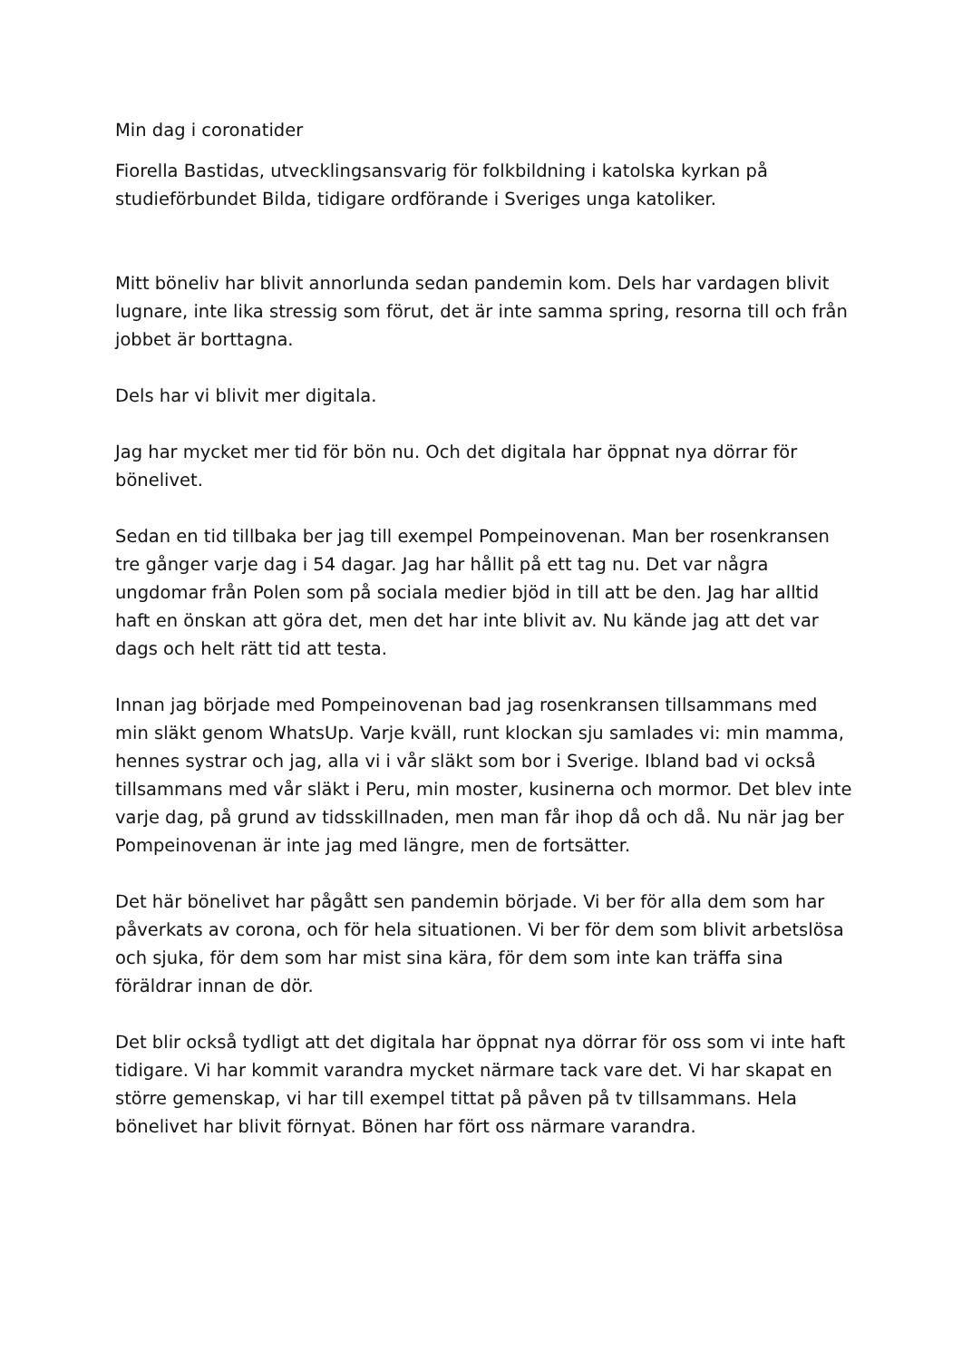Min dag i coronatider
Fiorella Bastidas, utvecklingsansvarig för folkbildning i katolska kyrkan på studieförbundet Bilda, tidigare ordförande i Sveriges unga katoliker.
Mitt böneliv har blivit annorlunda sedan pandemin kom. Dels har vardagen blivit lugnare, inte lika stressig som förut, det är inte samma spring, resorna till och från jobbet är borttagna.
Dels har vi blivit mer digitala.
Jag har mycket mer tid för bön nu. Och det digitala har öppnat nya dörrar för bönelivet.
Sedan en tid tillbaka ber jag till exempel Pompeinovenan. Man ber rosenkransen tre gånger varje dag i 54 dagar. Jag har hållit på ett tag nu. Det var några ungdomar från Polen som på sociala medier bjöd in till att be den. Jag har alltid haft en önskan att göra det, men det har inte blivit av. Nu kände jag att det var dags och helt rätt tid att testa.
Innan jag började med Pompeinovenan bad jag rosenkransen tillsammans med min släkt genom WhatsUp. Varje kväll, runt klockan sju samlades vi: min mamma, hennes systrar och jag, alla vi i vår släkt som bor i Sverige. Ibland bad vi också tillsammans med vår släkt i Peru, min moster, kusinerna och mormor. Det blev inte varje dag, på grund av tidsskillnaden, men man får ihop då och då. Nu när jag ber Pompeinovenan är inte jag med längre, men de fortsätter.
Det här bönelivet har pågått sen pandemin började. Vi ber för alla dem som har påverkats av corona, och för hela situationen. Vi ber för dem som blivit arbetslösa och sjuka, för dem som har mist sina kära, för dem som inte kan träffa sina föräldrar innan de dör.
Det blir också tydligt att det digitala har öppnat nya dörrar för oss som vi inte haft tidigare. Vi har kommit varandra mycket närmare tack vare det. Vi har skapat en större gemenskap, vi har till exempel tittat på påven på tv tillsammans. Hela bönelivet har blivit förnyat. Bönen har fört oss närmare varandra.